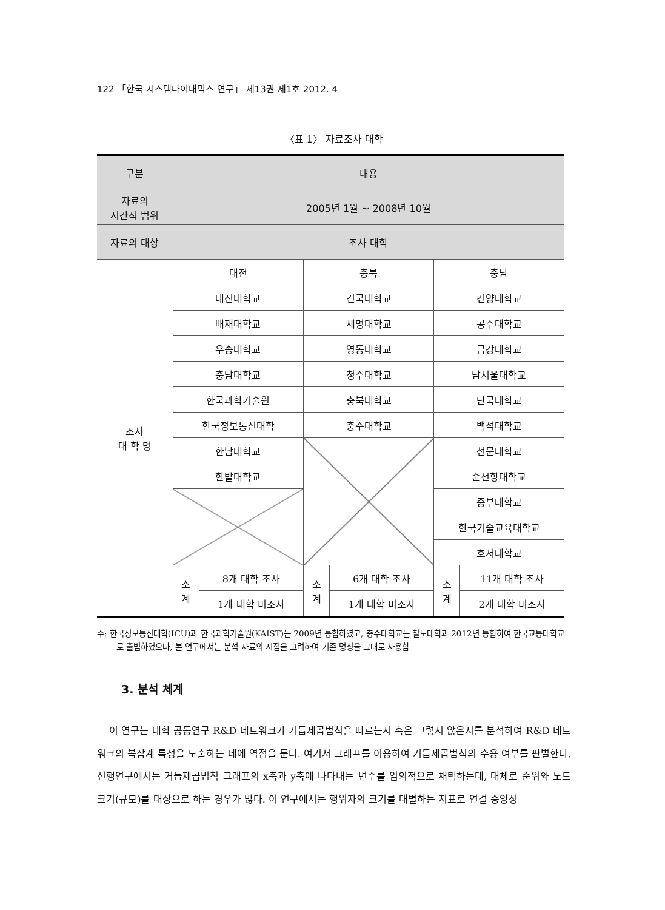122 「한국 시스템다이내믹스 연구」 제13권 제1호 2012. 4
〈표 1〉 자료조사 대학
| 구분 | 내용 | | | | | |
| --- | --- | --- | --- | --- | --- | --- |
| 자료의 시간적 범위 | 2005년 1월 ~ 2008년 10월 | | | | | |
| 자료의 대상 | 조사 대학 | | | | | |
| 조사 대 학 명 | 대전 | | 충북 | | 충남 | |
| | 대전대학교 | | 건국대학교 | | 건양대학교 | |
| | 배재대학교 | | 세명대학교 | | 공주대학교 | |
| | 우송대학교 | | 영동대학교 | | 금강대학교 | |
| | 충남대학교 | | 청주대학교 | | 남서울대학교 | |
| | 한국과학기술원 | | 충북대학교 | | 단국대학교 | |
| | 한국정보통신대학 | | 충주대학교 | | 백석대학교 | |
| | 한남대학교 | | | | 선문대학교 | |
| | 한밭대학교 | | | | 순천향대학교 | |
| | | | | | 중부대학교 | |
| | | | | | 한국기술교육대학교 | |
| | | | | | 호서대학교 | |
| | 소 계 | 8개 대학 조사 | 소 계 | 6개 대학 조사 | 소 계 | 11개 대학 조사 |
| | | 1개 대학 미조사 | | 1개 대학 미조사 | | 2개 대학 미조사 |
주: 한국정보통신대학(ICU)과 한국과학기술원(KAIST)는 2009년 통합하였고, 충주대학교는 철도대학과 2012년 통합하여 한국교통대학교로 출범하였으나, 본 연구에서는 분석 자료의 시점을 고려하여 기존 명칭을 그대로 사용함
3. 분석 체계
이 연구는 대학 공동연구 R&D 네트워크가 거듭제곱법칙을 따르는지 혹은 그렇지 않은지를 분석하여 R&D 네트워크의 복잡계 특성을 도출하는 데에 역점을 둔다. 여기서 그래프를 이용하여 거듭제곱법칙의 수용 여부를 판별한다. 선행연구에서는 거듭제곱법칙 그래프의 x축과 y축에 나타내는 변수를 임의적으로 채택하는데, 대체로 순위와 노드 크기(규모)를 대상으로 하는 경우가 많다. 이 연구에서는 행위자의 크기를 대별하는 지표로 연결 중앙성